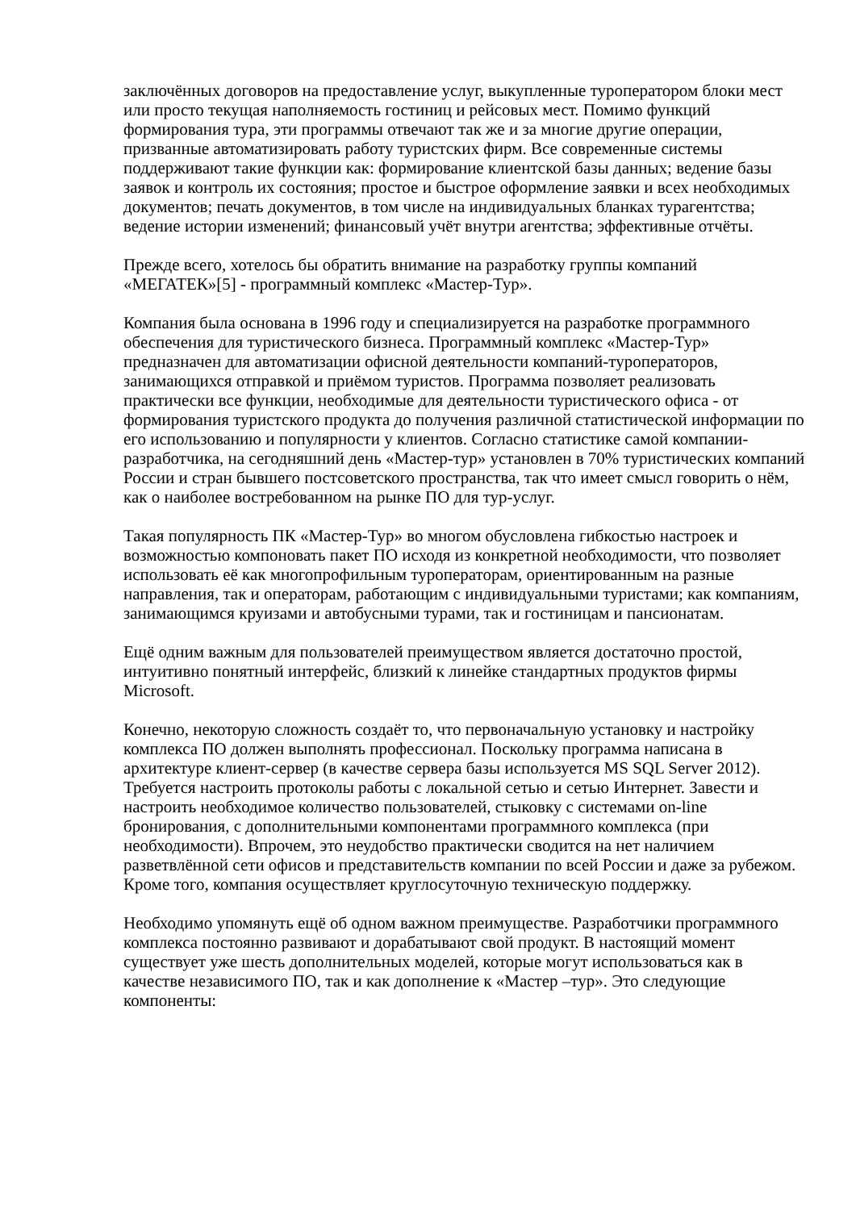заключённых договоров на предоставление услуг, выкупленные туроператором блоки мест или просто текущая наполняемость гостиниц и рейсовых мест. Помимо функций формирования тура, эти программы отвечают так же и за многие другие операции, призванные автоматизировать работу туристских фирм. Все современные системы поддерживают такие функции как: формирование клиентской базы данных; ведение базы заявок и контроль их состояния; простое и быстрое оформление заявки и всех необходимых документов; печать документов, в том числе на индивидуальных бланках турагентства; ведение истории изменений; финансовый учёт внутри агентства; эффективные отчёты.
Прежде всего, хотелось бы обратить внимание на разработку группы компаний «МЕГАТЕК»[5] - программный комплекс «Мастер-Тур».
Компания была основана в 1996 году и специализируется на разработке программного обеспечения для туристического бизнеса. Программный комплекс «Мастер-Тур» предназначен для автоматизации офисной деятельности компаний-туроператоров, занимающихся отправкой и приёмом туристов. Программа позволяет реализовать практически все функции, необходимые для деятельности туристического офиса - от формирования туристского продукта до получения различной статистической информации по его использованию и популярности у клиентов. Согласно статистике самой компании-разработчика, на сегодняшний день «Мастер-тур» установлен в 70% туристических компаний России и стран бывшего постсоветского пространства, так что имеет смысл говорить о нём, как о наиболее востребованном на рынке ПО для тур-услуг.
Такая популярность ПК «Мастер-Тур» во многом обусловлена гибкостью настроек и возможностью компоновать пакет ПО исходя из конкретной необходимости, что позволяет использовать её как многопрофильным туроператорам, ориентированным на разные направления, так и операторам, работающим с индивидуальными туристами; как компаниям, занимающимся круизами и автобусными турами, так и гостиницам и пансионатам.
Ещё одним важным для пользователей преимуществом является достаточно простой, интуитивно понятный интерфейс, близкий к линейке стандартных продуктов фирмы Microsoft.
Конечно, некоторую сложность создаёт то, что первоначальную установку и настройку комплекса ПО должен выполнять профессионал. Поскольку программа написана в архитектуре клиент-сервер (в качестве сервера базы используется MS SQL Server 2012). Требуется настроить протоколы работы с локальной сетью и сетью Интернет. Завести и настроить необходимое количество пользователей, стыковку с системами on-line бронирования, с дополнительными компонентами программного комплекса (при необходимости). Впрочем, это неудобство практически сводится на нет наличием разветвлённой сети офисов и представительств компании по всей России и даже за рубежом. Кроме того, компания осуществляет круглосуточную техническую поддержку.
Необходимо упомянуть ещё об одном важном преимуществе. Разработчики программного комплекса постоянно развивают и дорабатывают свой продукт. В настоящий момент существует уже шесть дополнительных моделей, которые могут использоваться как в качестве независимого ПО, так и как дополнение к «Мастер –тур». Это следующие компоненты: